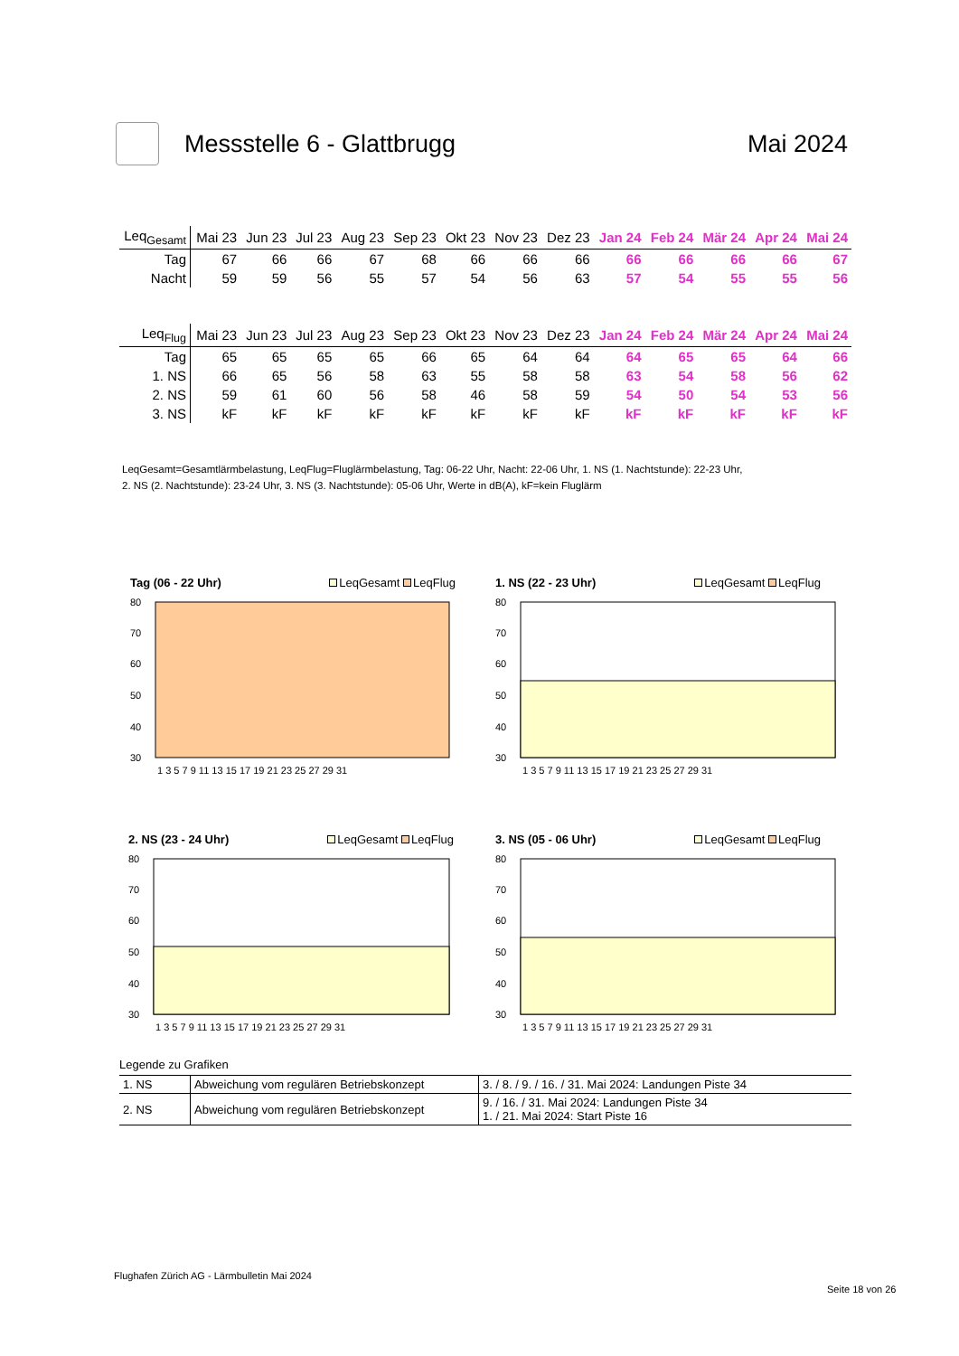Messstelle 6 - Glattbrugg Mai 2024
| Leq<sub>Gesamt</sub> | Mai 23 | Jun 23 | Jul 23 | Aug 23 | Sep 23 | Okt 23 | Nov 23 | Dez 23 | Jan 24 | Feb 24 | Mär 24 | Apr 24 | Mai 24 |
| --- | --- | --- | --- | --- | --- | --- | --- | --- | --- | --- | --- | --- | --- |
| Tag | 67 | 66 | 66 | 67 | 68 | 66 | 66 | 66 | 66 | 66 | 66 | 66 | 67 |
| Nacht | 59 | 59 | 56 | 55 | 57 | 54 | 56 | 63 | 57 | 54 | 55 | 55 | 56 |
| Leq<sub>Flug</sub> | Mai 23 | Jun 23 | Jul 23 | Aug 23 | Sep 23 | Okt 23 | Nov 23 | Dez 23 | Jan 24 | Feb 24 | Mär 24 | Apr 24 | Mai 24 |
| --- | --- | --- | --- | --- | --- | --- | --- | --- | --- | --- | --- | --- | --- |
| Tag | 65 | 65 | 65 | 65 | 66 | 65 | 64 | 64 | 64 | 65 | 65 | 64 | 66 |
| 1. NS | 66 | 65 | 56 | 58 | 63 | 55 | 58 | 58 | 63 | 54 | 58 | 56 | 62 |
| 2. NS | 59 | 61 | 60 | 56 | 58 | 46 | 58 | 59 | 54 | 50 | 54 | 53 | 56 |
| 3. NS | kF | kF | kF | kF | kF | kF | kF | kF | kF | kF | kF | kF | kF |
LeqGesamt=Gesamtlärmbelastung, LeqFlug=Fluglärmbelastung, Tag: 06-22 Uhr, Nacht: 22-06 Uhr, 1. NS (1. Nachtstunde): 22-23 Uhr,
2. NS (2. Nachtstunde): 23-24 Uhr, 3. NS (3. Nachtstunde): 05-06 Uhr, Werte in dB(A), kF=kein Fluglärm
Tag (06 - 22 Uhr) LeqGesamt LeqFlug
80
70
60
50
40
30
1 3 5 7 9 11 13 15 17 19 21 23 25 27 29 31
1. NS (22 - 23 Uhr) LeqGesamt LeqFlug
80
70
60
50
40
30
1 3 5 7 9 11 13 15 17 19 21 23 25 27 29 31
2. NS (23 - 24 Uhr) LeqGesamt LeqFlug
80
70
60
50
40
30
1 3 5 7 9 11 13 15 17 19 21 23 25 27 29 31
3. NS (05 - 06 Uhr) LeqGesamt LeqFlug
80
70
60
50
40
30
1 3 5 7 9 11 13 15 17 19 21 23 25 27 29 31
Legende zu Grafiken
| 1. NS | Abweichung vom regulären Betriebskonzept | 3. / 8. / 9. / 16. / 31. Mai 2024: Landungen Piste 34 |
| 2. NS | Abweichung vom regulären Betriebskonzept | 9. / 16. / 31. Mai 2024: Landungen Piste 34 1. / 21. Mai 2024: Start Piste 16 |
Flughafen Zürich AG - Lärmbulletin Mai 2024
Seite 18 von 26